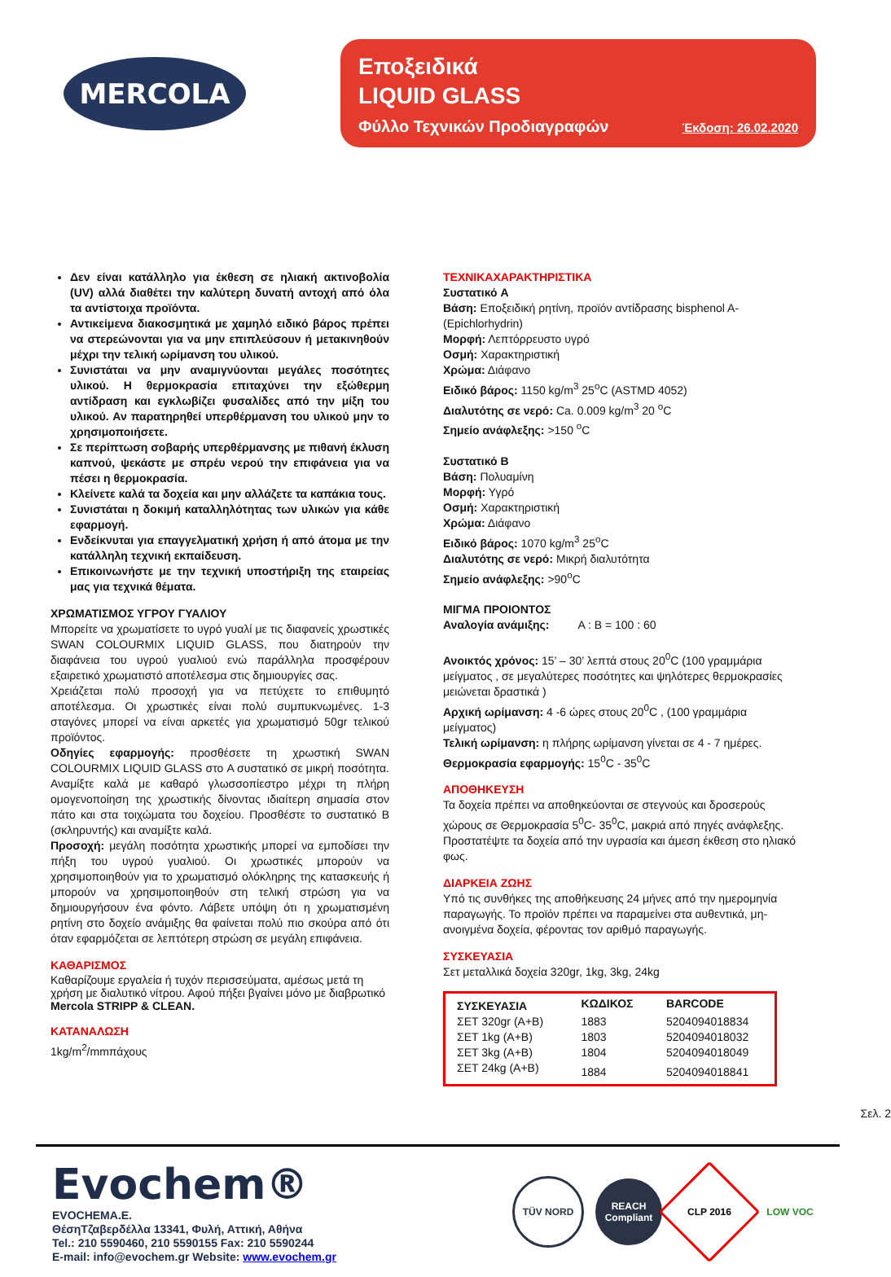MERCOLA
Εποξειδικά
LIQUID GLASS
Φύλλο Τεχνικών Προδιαγραφών Έκδοση: 26.02.2020
Δεν είναι κατάλληλο για έκθεση σε ηλιακή ακτινοβολία (UV) αλλά διαθέτει την καλύτερη δυνατή αντοχή από όλα τα αντίστοιχα προϊόντα.
Αντικείμενα διακοσμητικά με χαμηλό ειδικό βάρος πρέπει να στερεώνονται για να μην επιπλεύσουν ή μετακινηθούν μέχρι την τελική ωρίμανση του υλικού.
Συνιστάται να μην αναμιγνύονται μεγάλες ποσότητες υλικού. Η θερμοκρασία επιταχύνει την εξώθερμη αντίδραση και εγκλωβίζει φυσαλίδες από την μίξη του υλικού. Αν παρατηρηθεί υπερθέρμανση του υλικού μην το χρησιμοποιήσετε.
Σε περίπτωση σοβαρής υπερθέρμανσης με πιθανή έκλυση καπνού, ψεκάστε με σπρέυ νερού την επιφάνεια για να πέσει η θερμοκρασία.
Κλείνετε καλά τα δοχεία και μην αλλάζετε τα καπάκια τους.
Συνιστάται η δοκιμή καταλληλότητας των υλικών για κάθε εφαρμογή.
Ενδείκνυται για επαγγελματική χρήση ή από άτομα με την κατάλληλη τεχνική εκπαίδευση.
Επικοινωνήστε με την τεχνική υποστήριξη της εταιρείας μας για τεχνικά θέματα.
ΧΡΩΜΑΤΙΣΜΟΣ ΥΓΡΟΥ ΓΥΑΛΙΟΥ
Μπορείτε να χρωματίσετε το υγρό γυαλί με τις διαφανείς χρωστικές SWAN COLOURMIX LIQUID GLASS, που διατηρούν την διαφάνεια του υγρού γυαλιού ενώ παράλληλα προσφέρουν εξαιρετικό χρωματιστό αποτέλεσμα στις δημιουργίες σας.
Χρειάζεται πολύ προσοχή για να πετύχετε το επιθυμητό αποτέλεσμα. Οι χρωστικές είναι πολύ συμπυκνωμένες. 1-3 σταγόνες μπορεί να είναι αρκετές για χρωματισμό 50gr τελικού προϊόντος.
Οδηγίες εφαρμογής: προσθέσετε τη χρωστική SWAN COLOURMIX LIQUID GLASS στο A συστατικό σε μικρή ποσότητα. Αναμίξτε καλά με καθαρό γλωσσοπίεστρο μέχρι τη πλήρη ομογενοποίηση της χρωστικής δίνοντας ιδιαίτερη σημασία στον πάτο και στα τοιχώματα του δοχείου. Προσθέστε το συστατικό Β (σκληρυντής) και αναμίξτε καλά.
Προσοχή: μεγάλη ποσότητα χρωστικής μπορεί να εμποδίσει την πήξη του υγρού γυαλιού. Οι χρωστικές μπορούν να χρησιμοποιηθούν για το χρωματισμό ολόκληρης της κατασκευής ή μπορούν να χρησιμοποιηθούν στη τελική στρώση για να δημιουργήσουν ένα φόντο. Λάβετε υπόψη ότι η χρωματισμένη ρητίνη στο δοχείο ανάμιξης θα φαίνεται πολύ πιο σκούρα από ότι όταν εφαρμόζεται σε λεπτότερη στρώση σε μεγάλη επιφάνεια.
ΚΑΘΑΡΙΣΜΟΣ
Καθαρίζουμε εργαλεία ή τυχόν περισσεύματα, αμέσως μετά τη χρήση με διαλυτικό νίτρου. Αφού πήξει βγαίνει μόνο με διαβρωτικό Mercola STRIPP & CLEAN.
ΚΑΤΑΝΑΛΩΣΗ
1kg/m<sup>2</sup>/mmπάχους
ΤΕΧΝΙΚΑΧΑΡΑΚΤΗΡΙΣΤΙΚΑ
Συστατικό A
Βάση: Εποξειδική ρητίνη, προϊόν αντίδρασης bisphenol A-(Epichlorhydrin)
Μορφή: Λεπτόρρευστο υγρό
Οσμή: Χαρακτηριστική
Χρώμα: Διάφανο
Ειδικό βάρος: 1150 kg/m<sup>3</sup> 25<sup>o</sup>C (ASTMD 4052)
Διαλυτότης σε νερό: Ca. 0.009 kg/m<sup>3</sup> 20 <sup>o</sup>C
Σημείο ανάφλεξης: >150 <sup>o</sup>C
Συστατικό B
Βάση: Πολυαμίνη
Μορφή: Υγρό
Οσμή: Χαρακτηριστική
Χρώμα: Διάφανο
Ειδικό βάρος: 1070 kg/m<sup>3</sup> 25<sup>o</sup>C
Διαλυτότης σε νερό: Μικρή διαλυτότητα
Σημείο ανάφλεξης: >90<sup>o</sup>C
ΜΙΓΜΑ ΠΡΟΙΟΝΤΟΣ
Αναλογία ανάμιξης: A : B = 100 : 60
Ανοικτός χρόνος: 15’ – 30’ λεπτά στους 20<sup>0</sup>C (100 γραμμάρια μείγματος , σε μεγαλύτερες ποσότητες και ψηλότερες θερμοκρασίες μειώνεται δραστικά )
Αρχική ωρίμανση: 4 -6 ώρες στους 20<sup>0</sup>C , (100 γραμμάρια μείγματος)
Τελική ωρίμανση: η πλήρης ωρίμανση γίνεται σε 4 - 7 ημέρες.
Θερμοκρασία εφαρμογής: 15<sup>0</sup>C - 35<sup>0</sup>C
ΑΠΟΘΗΚΕΥΣΗ
Τα δοχεία πρέπει να αποθηκεύονται σε στεγνούς και δροσερούς χώρους σε Θερμοκρασία 5<sup>0</sup>C- 35<sup>0</sup>C, μακριά από πηγές ανάφλεξης. Προστατέψτε τα δοχεία από την υγρασία και άμεση έκθεση στο ηλιακό φως.
ΔΙΑΡΚΕΙΑ ΖΩΗΣ
Υπό τις συνθήκες της αποθήκευσης 24 μήνες από την ημερομηνία παραγωγής. Το προϊόν πρέπει να παραμείνει στα αυθεντικά, μη-ανοιγμένα δοχεία, φέροντας τον αριθμό παραγωγής.
ΣΥΣΚΕΥΑΣΙΑ
Σετ μεταλλικά δοχεία 320gr, 1kg, 3kg, 24kg
| ΣΥΣΚΕΥΑΣΙΑ | ΚΩΔΙΚΟΣ | BARCODE |
| --- | --- | --- |
| ΣΕΤ 320gr (A+B) | 1883 | 5204094018834 |
| ΣΕΤ 1kg (A+B) | 1803 | 5204094018032 |
| ΣΕΤ 3kg (A+B) | 1804 | 5204094018049 |
| ΣΕΤ 24kg (A+B) | 1884 | 5204094018841 |
Σελ. 2
Evochem®
EVOCHEMA.E.
ΘέσηΤζαβερδέλλα 13341, Φυλή, Αττική, Αθήνα
Tel.: 210 5590460, 210 5590155 Fax: 210 5590244
E-mail: info@evochem.gr Website: www.evochem.gr
TÜV NORD
REACH Compliant
CLP 2016
LOW VOC